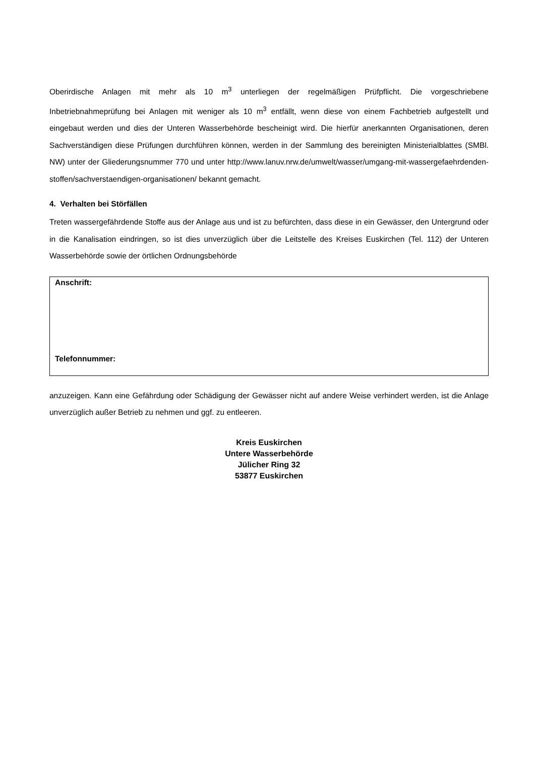Oberirdische Anlagen mit mehr als 10 m<sup>3</sup> unterliegen der regelmäßigen Prüfpflicht. Die vorgeschriebene Inbetriebnahmeprüfung bei Anlagen mit weniger als 10 m<sup>3</sup> entfällt, wenn diese von einem Fachbetrieb aufgestellt und eingebaut werden und dies der Unteren Wasserbehörde bescheinigt wird. Die hierfür anerkannten Organisationen, deren Sachverständigen diese Prüfungen durchführen können, werden in der Sammlung des bereinigten Ministerialblattes (SMBl. NW) unter der Gliederungsnummer 770 und unter http://www.lanuv.nrw.de/umwelt/wasser/umgang-mit-wassergefaehrdenden-stoffen/sachverstaendigen-organisationen/ bekannt gemacht.
4. Verhalten bei Störfällen
Treten wassergefährdende Stoffe aus der Anlage aus und ist zu befürchten, dass diese in ein Gewässer, den Untergrund oder in die Kanalisation eindringen, so ist dies unverzüglich über die Leitstelle des Kreises Euskirchen (Tel. 112) der Unteren Wasserbehörde sowie der örtlichen Ordnungsbehörde
Anschrift:
Telefonnummer:
anzuzeigen. Kann eine Gefährdung oder Schädigung der Gewässer nicht auf andere Weise verhindert werden, ist die Anlage unverzüglich außer Betrieb zu nehmen und ggf. zu entleeren.
Kreis Euskirchen
Untere Wasserbehörde
Jülicher Ring 32
53877 Euskirchen